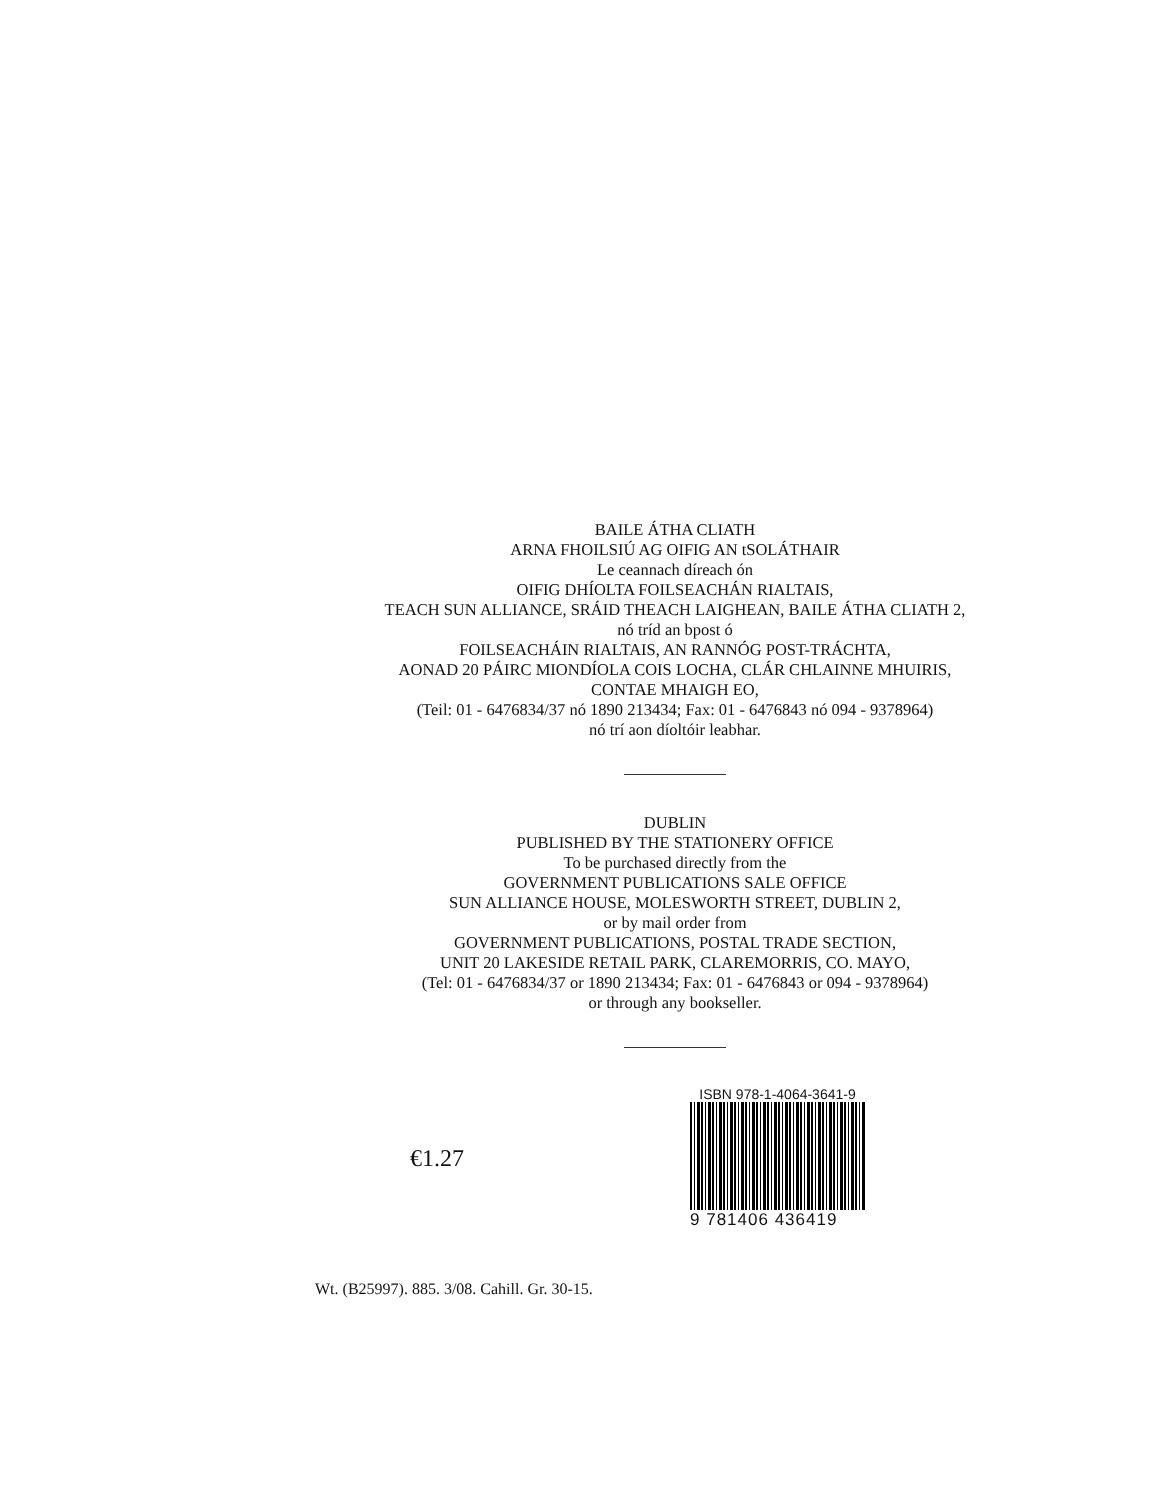BAILE ÁTHA CLIATH
ARNA FHOILSIÚ AG OIFIG AN tSOLÁTHAIR
Le ceannach díreach ón
OIFIG DHÍOLTA FOILSEACHÁN RIALTAIS,
TEACH SUN ALLIANCE, SRÁID THEACH LAIGHEAN, BAILE ÁTHA CLIATH 2,
nó tríd an bpost ó
FOILSEACHÁIN RIALTAIS, AN RANNÓG POST-TRÁCHTA,
AONAD 20 PÁIRC MIONDÍOLA COIS LOCHA, CLÁR CHLAINNE MHUIRIS,
CONTAE MHAIGH EO,
(Teil: 01 - 6476834/37 nó 1890 213434; Fax: 01 - 6476843 nó 094 - 9378964)
nó trí aon díoltóir leabhar.
DUBLIN
PUBLISHED BY THE STATIONERY OFFICE
To be purchased directly from the
GOVERNMENT PUBLICATIONS SALE OFFICE
SUN ALLIANCE HOUSE, MOLESWORTH STREET, DUBLIN 2,
or by mail order from
GOVERNMENT PUBLICATIONS, POSTAL TRADE SECTION,
UNIT 20 LAKESIDE RETAIL PARK, CLAREMORRIS, CO. MAYO,
(Tel: 01 - 6476834/37 or 1890 213434; Fax: 01 - 6476843 or 094 - 9378964)
or through any bookseller.
€1.27
ISBN 978-1-4064-3641-9
9 781406 436419
Wt. (B25997). 885. 3/08. Cahill. Gr. 30-15.